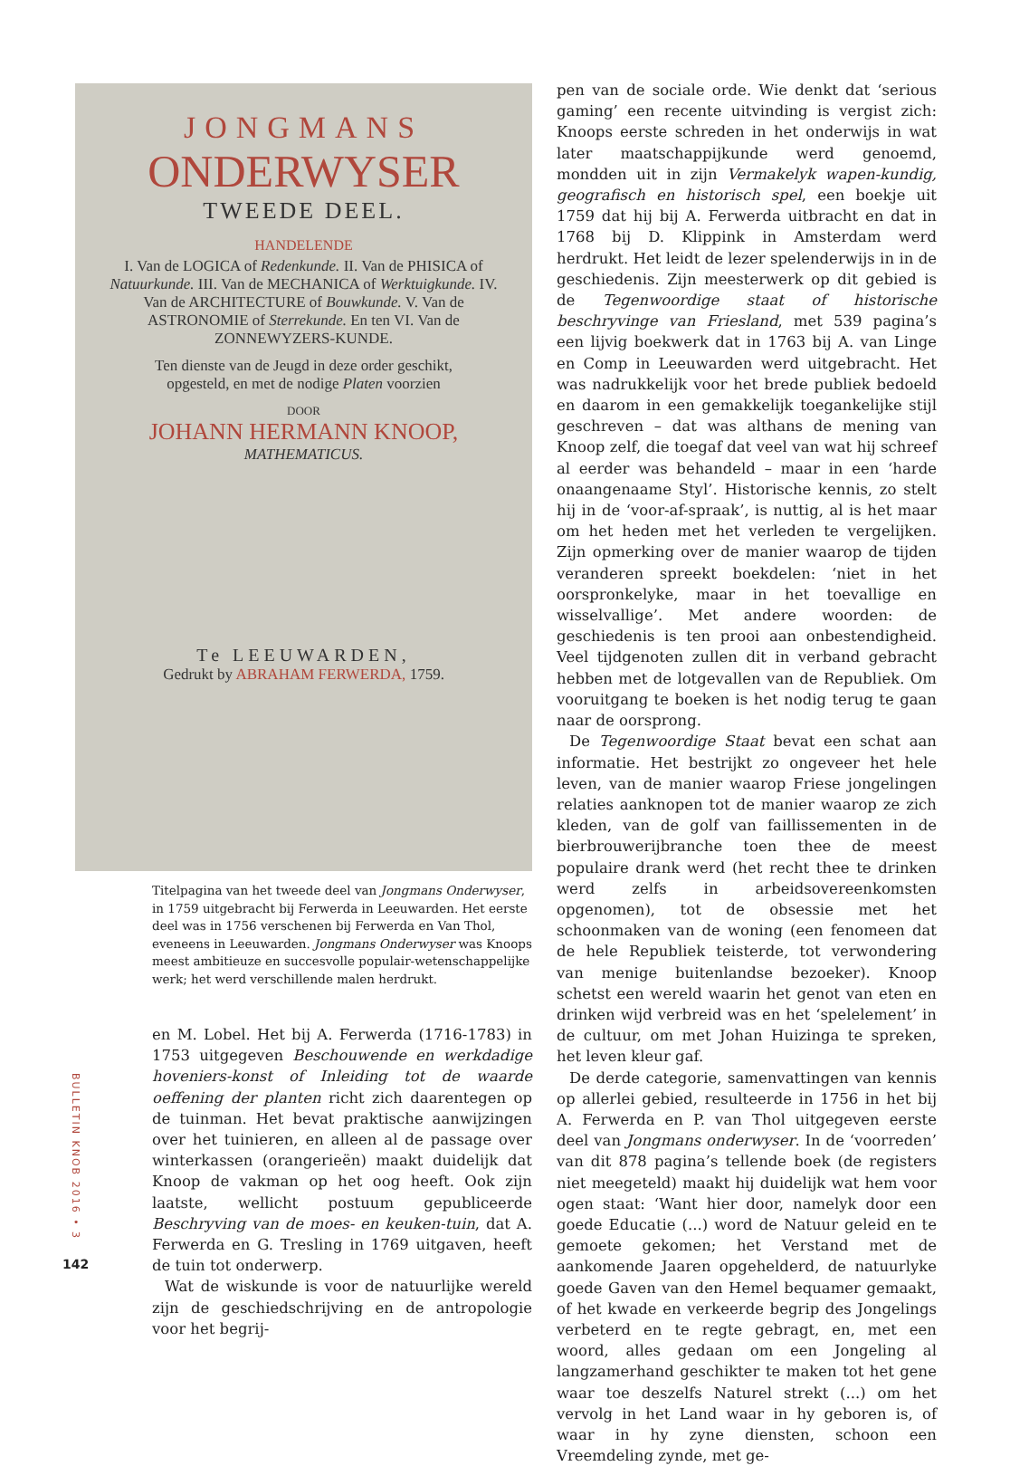JONGMANS
ONDERWYSER
TWEEDE DEEL.
HANDELENDE
I. Van de LOGICA of Redenkunde. II. Van de PHISICA of Natuurkunde. III. Van de MECHANICA of Werktuigkunde. IV. Van de ARCHITECTURE of Bouwkunde. V. Van de ASTRONOMIE of Sterrekunde. En ten VI. Van de ZONNEWYZERS-KUNDE.
Ten dienste van de Jeugd in deze order geschikt, opgesteld, en met de nodige Platen voorzien
DOOR
JOHANN HERMANN KNOOP,
MATHEMATICUS.
Te LEEUWARDEN,
Gedrukt by ABRAHAM FERWERDA, 1759.
Titelpagina van het tweede deel van Jongmans Onderwyser, in 1759 uitgebracht bij Ferwerda in Leeuwarden. Het eerste deel was in 1756 verschenen bij Ferwerda en Van Thol, eveneens in Leeuwarden. Jongmans Onderwyser was Knoops meest ambitieuze en succesvolle populair-wetenschappelijke werk; het werd verschillende malen herdrukt.
en M. Lobel. Het bij A. Ferwerda (1716-1783) in 1753 uitgegeven Beschouwende en werkdadige hoveniers-konst of Inleiding tot de waarde oeffening der planten richt zich daarentegen op de tuinman. Het bevat praktische aanwijzingen over het tuinieren, en alleen al de passage over winterkassen (orangerieën) maakt duidelijk dat Knoop de vakman op het oog heeft. Ook zijn laatste, wellicht postuum gepubliceerde Beschryving van de moes- en keuken-tuin, dat A. Ferwerda en G. Tresling in 1769 uitgaven, heeft de tuin tot onderwerp.
Wat de wiskunde is voor de natuurlijke wereld zijn de geschiedschrijving en de antropologie voor het begrij-
pen van de sociale orde. Wie denkt dat ‘serious gaming’ een recente uitvinding is vergist zich: Knoops eerste schreden in het onderwijs in wat later maatschappijkunde werd genoemd, mondden uit in zijn Vermakelyk wapen-kundig, geografisch en historisch spel, een boekje uit 1759 dat hij bij A. Ferwerda uitbracht en dat in 1768 bij D. Klippink in Amsterdam werd herdrukt. Het leidt de lezer spelenderwijs in in de geschiedenis. Zijn meesterwerk op dit gebied is de Tegenwoordige staat of historische beschryvinge van Friesland, met 539 pagina’s een lijvig boekwerk dat in 1763 bij A. van Linge en Comp in Leeuwarden werd uitgebracht. Het was nadrukkelijk voor het brede publiek bedoeld en daarom in een gemakkelijk toegankelijke stijl geschreven – dat was althans de mening van Knoop zelf, die toegaf dat veel van wat hij schreef al eerder was behandeld – maar in een ‘harde onaangenaame Styl’. Historische kennis, zo stelt hij in de ‘voor-af-spraak’, is nuttig, al is het maar om het heden met het verleden te vergelijken. Zijn opmerking over de manier waarop de tijden veranderen spreekt boekdelen: ‘niet in het oorspronkelyke, maar in het toevallige en wisselvallige’. Met andere woorden: de geschiedenis is ten prooi aan onbestendigheid. Veel tijdgenoten zullen dit in verband gebracht hebben met de lotgevallen van de Republiek. Om vooruitgang te boeken is het nodig terug te gaan naar de oorsprong.
De Tegenwoordige Staat bevat een schat aan informatie. Het bestrijkt zo ongeveer het hele leven, van de manier waarop Friese jongelingen relaties aanknopen tot de manier waarop ze zich kleden, van de golf van faillissementen in de bierbrouwerijbranche toen thee de meest populaire drank werd (het recht thee te drinken werd zelfs in arbeidsovereenkomsten opgenomen), tot de obsessie met het schoonmaken van de woning (een fenomeen dat de hele Republiek teisterde, tot verwondering van menige buitenlandse bezoeker). Knoop schetst een wereld waarin het genot van eten en drinken wijd verbreid was en het ‘spelelement’ in de cultuur, om met Johan Huizinga te spreken, het leven kleur gaf.
De derde categorie, samenvattingen van kennis op allerlei gebied, resulteerde in 1756 in het bij A. Ferwerda en P. van Thol uitgegeven eerste deel van Jongmans onderwyser. In de ‘voorreden’ van dit 878 pagina’s tellende boek (de registers niet meegeteld) maakt hij duidelijk wat hem voor ogen staat: ‘Want hier door, namelyk door een goede Educatie (...) word de Natuur geleid en te gemoete gekomen; het Verstand met de aankomende Jaaren opgehelderd, de natuurlyke goede Gaven van den Hemel bequamer gemaakt, of het kwade en verkeerde begrip des Jongelings verbeterd en te regte gebragt, en, met een woord, alles gedaan om een Jongeling al langzamerhand geschikter te maken tot het gene waar toe deszelfs Naturel strekt (...) om het vervolg in het Land waar in hy geboren is, of waar in hy zyne diensten, schoon een Vreemdeling zynde, met ge-
BULLETIN KNOB 2016 • 3
142